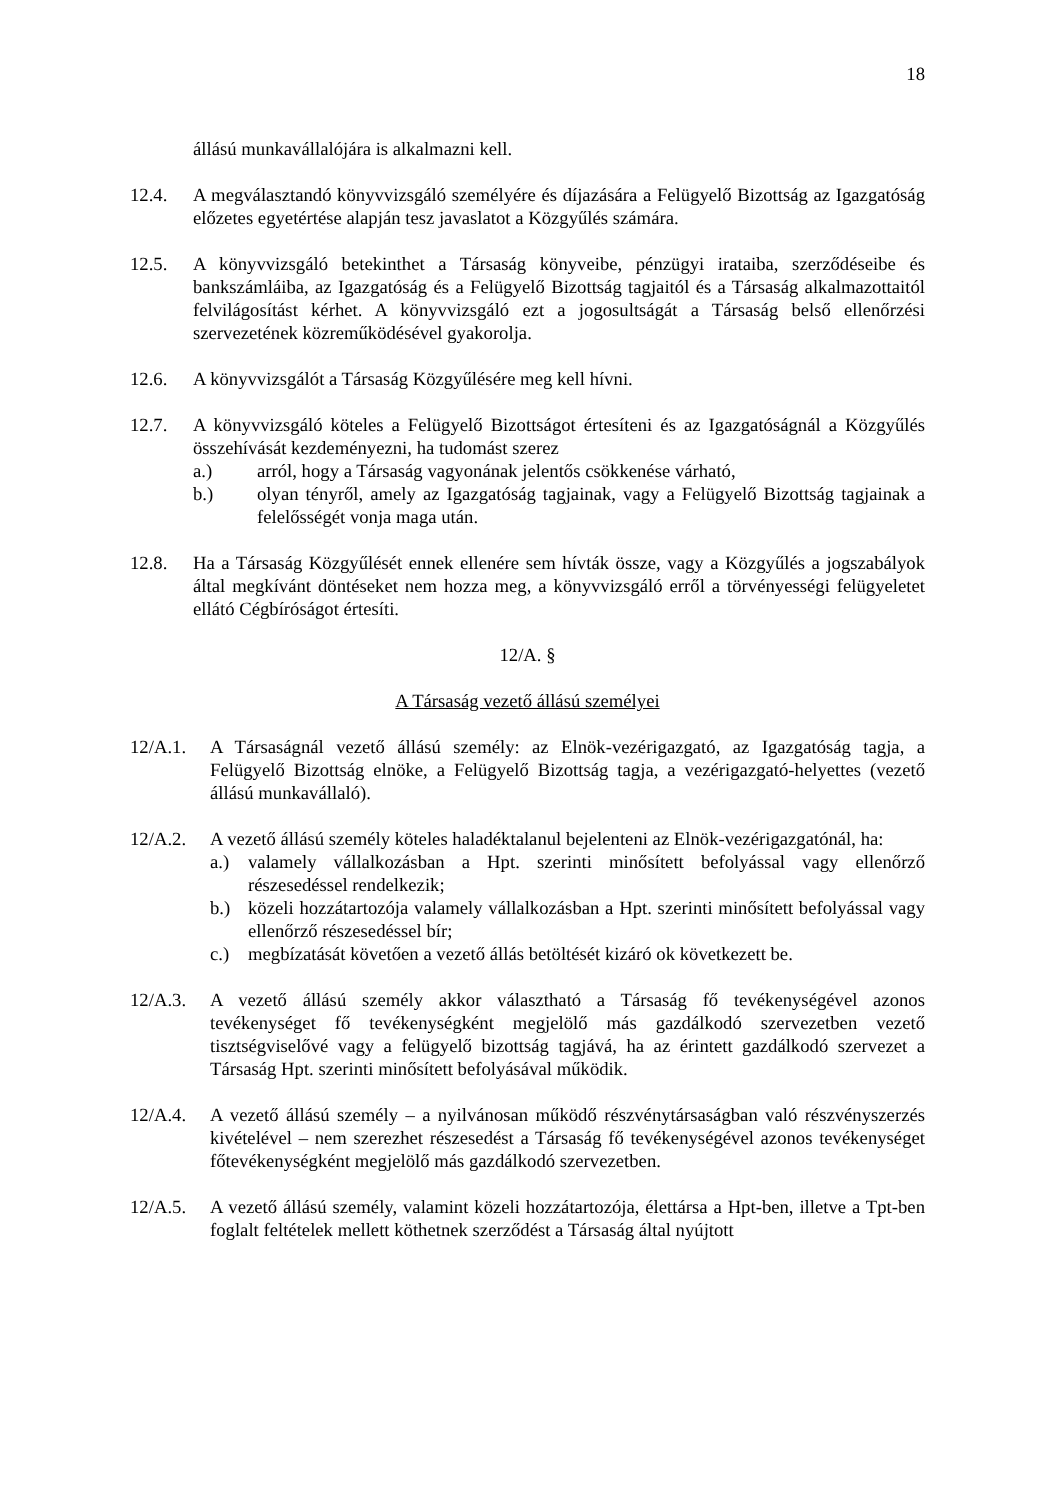18
állású munkavállalójára is alkalmazni kell.
12.4. A megválasztandó könyvvizsgáló személyére és díjazására a Felügyelő Bizottság az Igazgatóság előzetes egyetértése alapján tesz javaslatot a Közgyűlés számára.
12.5. A könyvvizsgáló betekinthet a Társaság könyveibe, pénzügyi irataiba, szerződéseibe és bankszámláiba, az Igazgatóság és a Felügyelő Bizottság tagjaitól és a Társaság alkalmazottaitól felvilágosítást kérhet. A könyvvizsgáló ezt a jogosultságát a Társaság belső ellenőrzési szervezetének közreműködésével gyakorolja.
12.6. A könyvvizsgálót a Társaság Közgyűlésére meg kell hívni.
12.7. A könyvvizsgáló köteles a Felügyelő Bizottságot értesíteni és az Igazgatóságnál a Közgyűlés összehívását kezdeményezni, ha tudomást szerez
a.) arról, hogy a Társaság vagyonának jelentős csökkenése várható,
b.) olyan tényről, amely az Igazgatóság tagjainak, vagy a Felügyelő Bizottság tagjainak a felelősségét vonja maga után.
12.8. Ha a Társaság Közgyűlését ennek ellenére sem hívták össze, vagy a Közgyűlés a jogszabályok által megkívánt döntéseket nem hozza meg, a könyvvizsgáló erről a törvényességi felügyeletet ellátó Cégbíróságot értesíti.
12/A. §
A Társaság vezető állású személyei
12/A.1. A Társaságnál vezető állású személy: az Elnök-vezérigazgató, az Igazgatóság tagja, a Felügyelő Bizottság elnöke, a Felügyelő Bizottság tagja, a vezérigazgató-helyettes (vezető állású munkavállaló).
12/A.2. A vezető állású személy köteles haladéktalanul bejelenteni az Elnök-vezérigazgatónál, ha:
a.) valamely vállalkozásban a Hpt. szerinti minősített befolyással vagy ellenőrző részesedéssel rendelkezik;
b.) közeli hozzátartozója valamely vállalkozásban a Hpt. szerinti minősített befolyással vagy ellenőrző részesedéssel bír;
c.) megbízatását követően a vezető állás betöltését kizáró ok következett be.
12/A.3. A vezető állású személy akkor választható a Társaság fő tevékenységével azonos tevékenységet fő tevékenységként megjelölő más gazdálkodó szervezetben vezető tisztségviselővé vagy a felügyelő bizottság tagjává, ha az érintett gazdálkodó szervezet a Társaság Hpt. szerinti minősített befolyásával működik.
12/A.4. A vezető állású személy – a nyilvánosan működő részvénytársaságban való részvényszerzés kivételével – nem szerezhet részesedést a Társaság fő tevékenységével azonos tevékenységet főtevékenységként megjelölő más gazdálkodó szervezetben.
12/A.5. A vezető állású személy, valamint közeli hozzátartozója, élettársa a Hpt-ben, illetve a Tpt-ben foglalt feltételek mellett köthetnek szerződést a Társaság által nyújtott